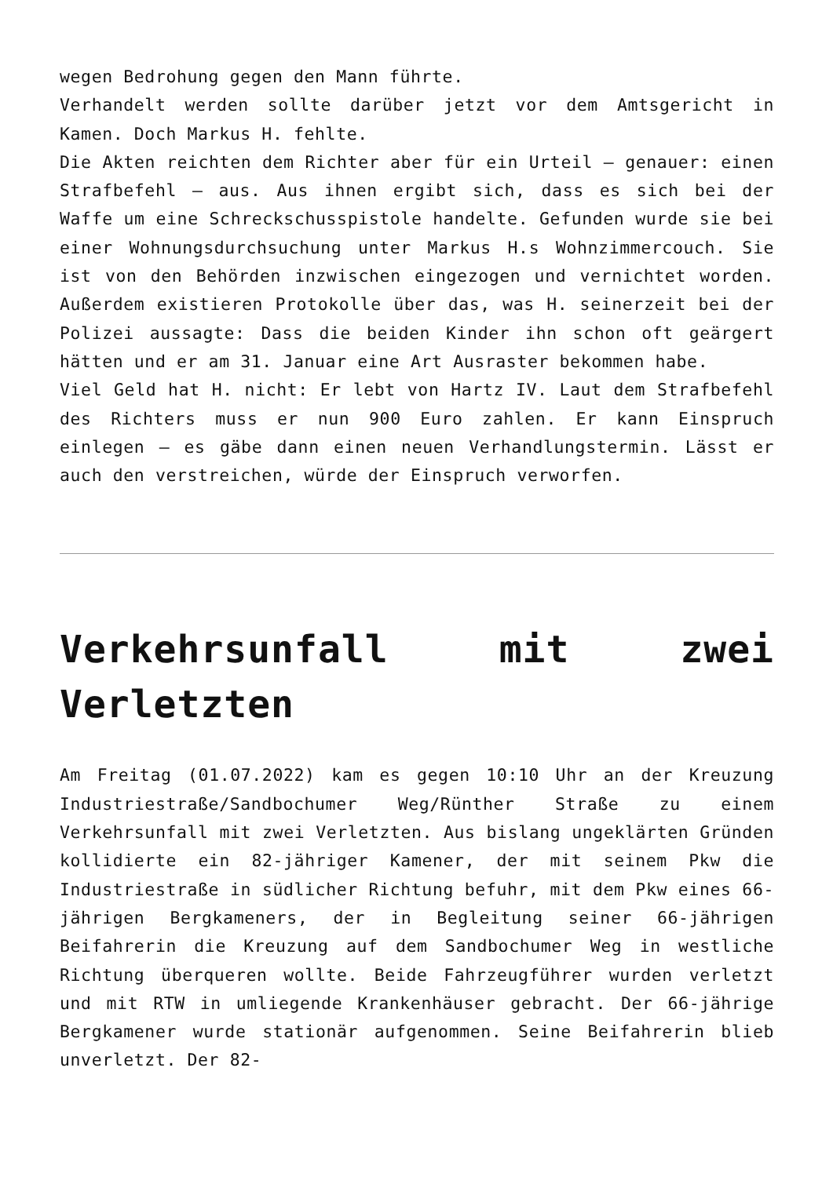wegen Bedrohung gegen den Mann führte.
Verhandelt werden sollte darüber jetzt vor dem Amtsgericht in Kamen. Doch Markus H. fehlte.
Die Akten reichten dem Richter aber für ein Urteil – genauer: einen Strafbefehl – aus. Aus ihnen ergibt sich, dass es sich bei der Waffe um eine Schreckschusspistole handelte. Gefunden wurde sie bei einer Wohnungsdurchsuchung unter Markus H.s Wohnzimmercouch. Sie ist von den Behörden inzwischen eingezogen und vernichtet worden. Außerdem existieren Protokolle über das, was H. seinerzeit bei der Polizei aussagte: Dass die beiden Kinder ihn schon oft geärgert hätten und er am 31. Januar eine Art Ausraster bekommen habe.
Viel Geld hat H. nicht: Er lebt von Hartz IV. Laut dem Strafbefehl des Richters muss er nun 900 Euro zahlen. Er kann Einspruch einlegen – es gäbe dann einen neuen Verhandlungstermin. Lässt er auch den verstreichen, würde der Einspruch verworfen.
Verkehrsunfall mit zwei Verletzten
Am Freitag (01.07.2022) kam es gegen 10:10 Uhr an der Kreuzung Industriestraße/Sandbochumer Weg/Rünther Straße zu einem Verkehrsunfall mit zwei Verletzten. Aus bislang ungeklärten Gründen kollidierte ein 82-jähriger Kamener, der mit seinem Pkw die Industriestraße in südlicher Richtung befuhr, mit dem Pkw eines 66-jährigen Bergkameners, der in Begleitung seiner 66-jährigen Beifahrerin die Kreuzung auf dem Sandbochumer Weg in westliche Richtung überqueren wollte. Beide Fahrzeugführer wurden verletzt und mit RTW in umliegende Krankenhäuser gebracht. Der 66-jährige Bergkamener wurde stationär aufgenommen. Seine Beifahrerin blieb unverletzt. Der 82-